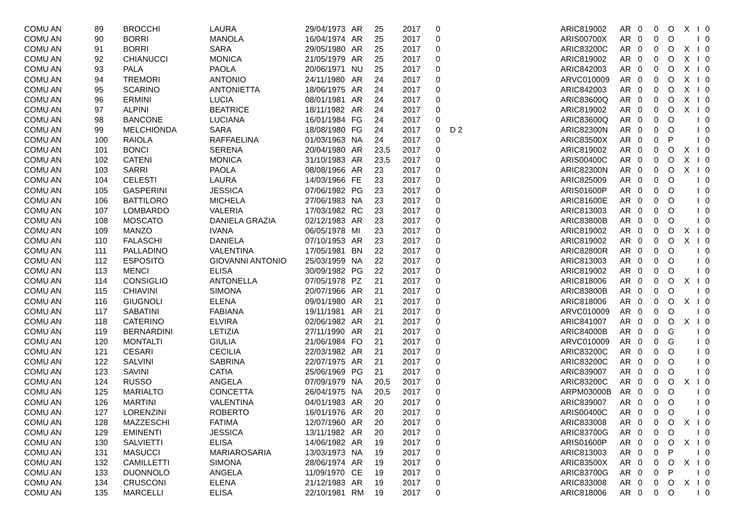| COMU AN | 89 | BROCCHI | LAURA | 29/04/1973 | AR | 25 | 2017 | 0 | | ARIC819002 | AR | 0 | 0 | O | X | I | 0 |
| COMU AN | 90 | BORRI | MANOLA | 16/04/1974 | AR | 25 | 2017 | 0 | | ARIS00700X | AR | 0 | 0 | O | | I | 0 |
| COMU AN | 91 | BORRI | SARA | 29/05/1980 | AR | 25 | 2017 | 0 | | ARIC83200C | AR | 0 | 0 | O | X | I | 0 |
| COMU AN | 92 | CHIANUCCI | MONICA | 21/05/1979 | AR | 25 | 2017 | 0 | | ARIC819002 | AR | 0 | 0 | O | X | I | 0 |
| COMU AN | 93 | PALA | PAOLA | 20/06/1971 | NU | 25 | 2017 | 0 | | ARIC842003 | AR | 0 | 0 | O | X | I | 0 |
| COMU AN | 94 | TREMORI | ANTONIO | 24/11/1980 | AR | 24 | 2017 | 0 | | ARVC010009 | AR | 0 | 0 | O | X | I | 0 |
| COMU AN | 95 | SCARINO | ANTONIETTA | 18/06/1975 | AR | 24 | 2017 | 0 | | ARIC842003 | AR | 0 | 0 | O | X | I | 0 |
| COMU AN | 96 | ERMINI | LUCIA | 08/01/1981 | AR | 24 | 2017 | 0 | | ARIC83600Q | AR | 0 | 0 | O | X | I | 0 |
| COMU AN | 97 | ALPINI | BEATRICE | 18/11/1982 | AR | 24 | 2017 | 0 | | ARIC819002 | AR | 0 | 0 | O | X | I | 0 |
| COMU AN | 98 | BANCONE | LUCIANA | 16/01/1984 | FG | 24 | 2017 | 0 | | ARIC83600Q | AR | 0 | 0 | O | | I | 0 |
| COMU AN | 99 | MELCHIONDA | SARA | 18/08/1980 | FG | 24 | 2017 | 0 | D 2 | ARIC82300N | AR | 0 | 0 | O | | I | 0 |
| COMU AN | 100 | RAIOLA | RAFFAELINA | 01/03/1963 | NA | 24 | 2017 | 0 | | ARIC83500X | AR | 0 | 0 | P | | I | 0 |
| COMU AN | 101 | BONCI | SERENA | 20/04/1980 | AR | 23,5 | 2017 | 0 | | ARIC819002 | AR | 0 | 0 | O | X | I | 0 |
| COMU AN | 102 | CATENI | MONICA | 31/10/1983 | AR | 23,5 | 2017 | 0 | | ARIS00400C | AR | 0 | 0 | O | X | I | 0 |
| COMU AN | 103 | SARRI | PAOLA | 08/08/1966 | AR | 23 | 2017 | 0 | | ARIC82300N | AR | 0 | 0 | O | X | I | 0 |
| COMU AN | 104 | CELESTI | LAURA | 14/03/1966 | FE | 23 | 2017 | 0 | | ARIC825009 | AR | 0 | 0 | O | | I | 0 |
| COMU AN | 105 | GASPERINI | JESSICA | 07/06/1982 | PG | 23 | 2017 | 0 | | ARIS01600P | AR | 0 | 0 | O | | I | 0 |
| COMU AN | 106 | BATTILORO | MICHELA | 27/06/1983 | NA | 23 | 2017 | 0 | | ARIC81600E | AR | 0 | 0 | O | | I | 0 |
| COMU AN | 107 | LOMBARDO | VALERIA | 17/03/1982 | RC | 23 | 2017 | 0 | | ARIC813003 | AR | 0 | 0 | O | | I | 0 |
| COMU AN | 108 | MOSCATO | DANIELA GRAZIA | 02/12/1983 | AR | 23 | 2017 | 0 | | ARIC83800B | AR | 0 | 0 | O | | I | 0 |
| COMU AN | 109 | MANZO | IVANA | 06/05/1978 | MI | 23 | 2017 | 0 | | ARIC819002 | AR | 0 | 0 | O | X | I | 0 |
| COMU AN | 110 | FALASCHI | DANIELA | 07/10/1953 | AR | 23 | 2017 | 0 | | ARIC819002 | AR | 0 | 0 | O | X | I | 0 |
| COMU AN | 111 | PALLADINO | VALENTINA | 17/05/1981 | BN | 22 | 2017 | 0 | | ARIC82800R | AR | 0 | 0 | O | | I | 0 |
| COMU AN | 112 | ESPOSITO | GIOVANNI ANTONIO | 25/03/1959 | NA | 22 | 2017 | 0 | | ARIC813003 | AR | 0 | 0 | O | | I | 0 |
| COMU AN | 113 | MENCI | ELISA | 30/09/1982 | PG | 22 | 2017 | 0 | | ARIC819002 | AR | 0 | 0 | O | | I | 0 |
| COMU AN | 114 | CONSIGLIO | ANTONELLA | 07/05/1978 | PZ | 21 | 2017 | 0 | | ARIC818006 | AR | 0 | 0 | O | X | I | 0 |
| COMU AN | 115 | CHIAVINI | SIMONA | 20/07/1966 | AR | 21 | 2017 | 0 | | ARIC83800B | AR | 0 | 0 | O | | I | 0 |
| COMU AN | 116 | GIUGNOLI | ELENA | 09/01/1980 | AR | 21 | 2017 | 0 | | ARIC818006 | AR | 0 | 0 | O | X | I | 0 |
| COMU AN | 117 | SABATINI | FABIANA | 19/11/1981 | AR | 21 | 2017 | 0 | | ARVC010009 | AR | 0 | 0 | O | | I | 0 |
| COMU AN | 118 | CATERINO | ELVIRA | 02/06/1982 | AR | 21 | 2017 | 0 | | ARIC841007 | AR | 0 | 0 | O | X | I | 0 |
| COMU AN | 119 | BERNARDINI | LETIZIA | 27/11/1990 | AR | 21 | 2017 | 0 | | ARIC84000B | AR | 0 | 0 | G | | I | 0 |
| COMU AN | 120 | MONTALTI | GIULIA | 21/06/1984 | FO | 21 | 2017 | 0 | | ARVC010009 | AR | 0 | 0 | G | | I | 0 |
| COMU AN | 121 | CESARI | CECILIA | 22/03/1982 | AR | 21 | 2017 | 0 | | ARIC83200C | AR | 0 | 0 | O | | I | 0 |
| COMU AN | 122 | SALVINI | SABRINA | 22/07/1975 | AR | 21 | 2017 | 0 | | ARIC83200C | AR | 0 | 0 | O | | I | 0 |
| COMU AN | 123 | SAVINI | CATIA | 25/06/1969 | PG | 21 | 2017 | 0 | | ARIC839007 | AR | 0 | 0 | O | | I | 0 |
| COMU AN | 124 | RUSSO | ANGELA | 07/09/1979 | NA | 20,5 | 2017 | 0 | | ARIC83200C | AR | 0 | 0 | O | X | I | 0 |
| COMU AN | 125 | MARIALTO | CONCETTA | 26/04/1975 | NA | 20,5 | 2017 | 0 | | ARPM03000B | AR | 0 | 0 | O | | I | 0 |
| COMU AN | 126 | MARTINI | VALENTINA | 04/01/1983 | AR | 20 | 2017 | 0 | | ARIC839007 | AR | 0 | 0 | O | | I | 0 |
| COMU AN | 127 | LORENZINI | ROBERTO | 16/01/1976 | AR | 20 | 2017 | 0 | | ARIS00400C | AR | 0 | 0 | O | | I | 0 |
| COMU AN | 128 | MAZZESCHI | FATIMA | 12/07/1960 | AR | 20 | 2017 | 0 | | ARIC833008 | AR | 0 | 0 | O | X | I | 0 |
| COMU AN | 129 | EMINENTI | JESSICA | 13/11/1982 | AR | 20 | 2017 | 0 | | ARIC83700G | AR | 0 | 0 | O | | I | 0 |
| COMU AN | 130 | SALVIETTI | ELISA | 14/06/1982 | AR | 19 | 2017 | 0 | | ARIS01600P | AR | 0 | 0 | O | X | I | 0 |
| COMU AN | 131 | MASUCCI | MARIAROSARIA | 13/03/1973 | NA | 19 | 2017 | 0 | | ARIC813003 | AR | 0 | 0 | P | | I | 0 |
| COMU AN | 132 | CAMILLETTI | SIMONA | 28/06/1974 | AR | 19 | 2017 | 0 | | ARIC83500X | AR | 0 | 0 | O | X | I | 0 |
| COMU AN | 133 | DUONNOLO | ANGELA | 11/09/1970 | CE | 19 | 2017 | 0 | | ARIC83700G | AR | 0 | 0 | P | | I | 0 |
| COMU AN | 134 | CRUSCONI | ELENA | 21/12/1983 | AR | 19 | 2017 | 0 | | ARIC833008 | AR | 0 | 0 | O | X | I | 0 |
| COMU AN | 135 | MARCELLI | ELISA | 22/10/1981 | RM | 19 | 2017 | 0 | | ARIC818006 | AR | 0 | 0 | O | | I | 0 |